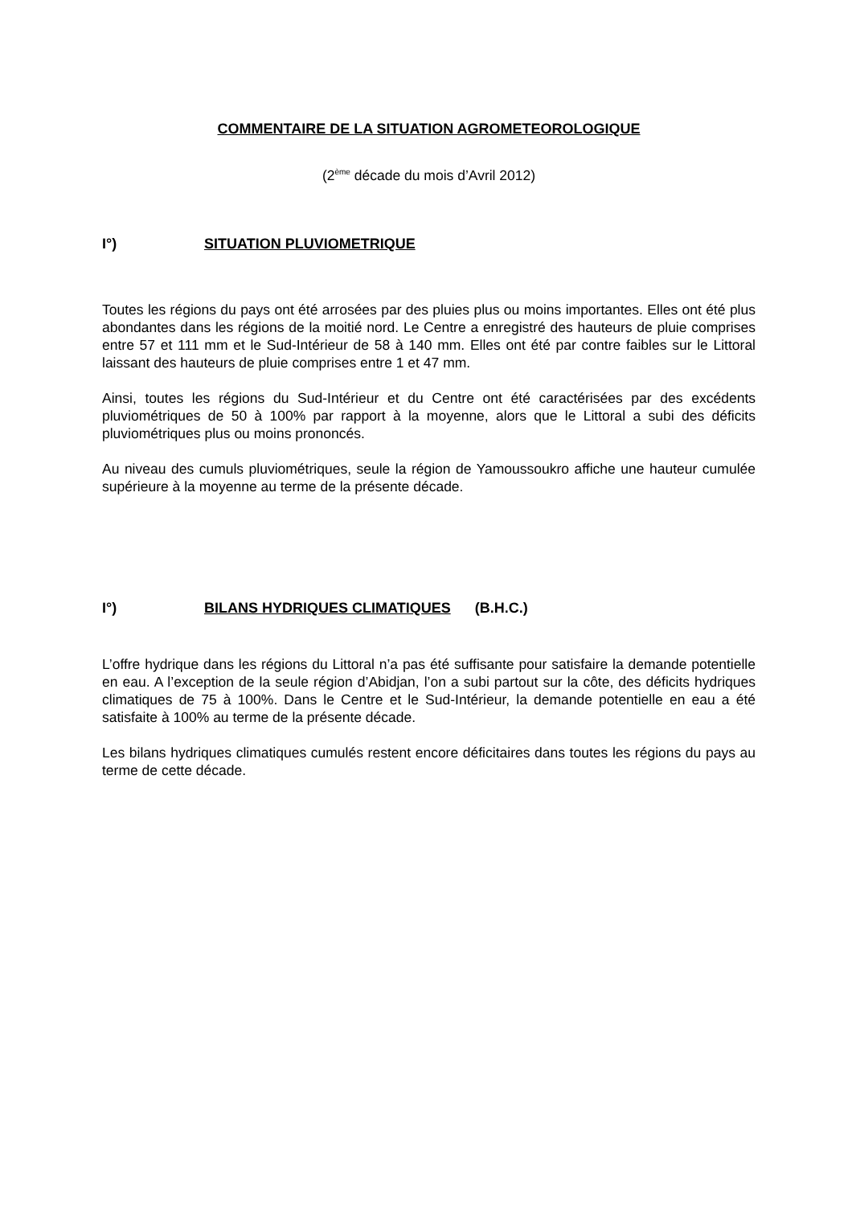COMMENTAIRE DE LA SITUATION AGROMETEOROLOGIQUE
(2<sup>ème</sup> décade du mois d’Avril 2012)
I°) SITUATION PLUVIOMETRIQUE
Toutes les régions du pays ont été arrosées par des pluies plus ou moins importantes. Elles ont été plus abondantes dans les régions de la moitié nord. Le Centre a enregistré des hauteurs de pluie comprises entre 57 et 111 mm et le Sud-Intérieur de 58 à 140 mm. Elles ont été par contre faibles sur le Littoral laissant des hauteurs de pluie comprises entre 1 et 47 mm.
Ainsi, toutes les régions du Sud-Intérieur et du Centre ont été caractérisées par des excédents pluviométriques de 50 à 100% par rapport à la moyenne, alors que le Littoral a subi des déficits pluviométriques plus ou moins prononcés.
Au niveau des cumuls pluviométriques, seule la région de Yamoussoukro affiche une hauteur cumulée supérieure à la moyenne au terme de la présente décade.
I°) BILANS HYDRIQUES CLIMATIQUES (B.H.C.)
L’offre hydrique dans les régions du Littoral n’a pas été suffisante pour satisfaire la demande potentielle en eau. A l’exception de la seule région d’Abidjan, l’on a subi partout sur la côte, des déficits hydriques climatiques de 75 à 100%. Dans le Centre et le Sud-Intérieur, la demande potentielle en eau a été satisfaite à 100% au terme de la présente décade.
Les bilans hydriques climatiques cumulés restent encore déficitaires dans toutes les régions du pays au terme de cette décade.